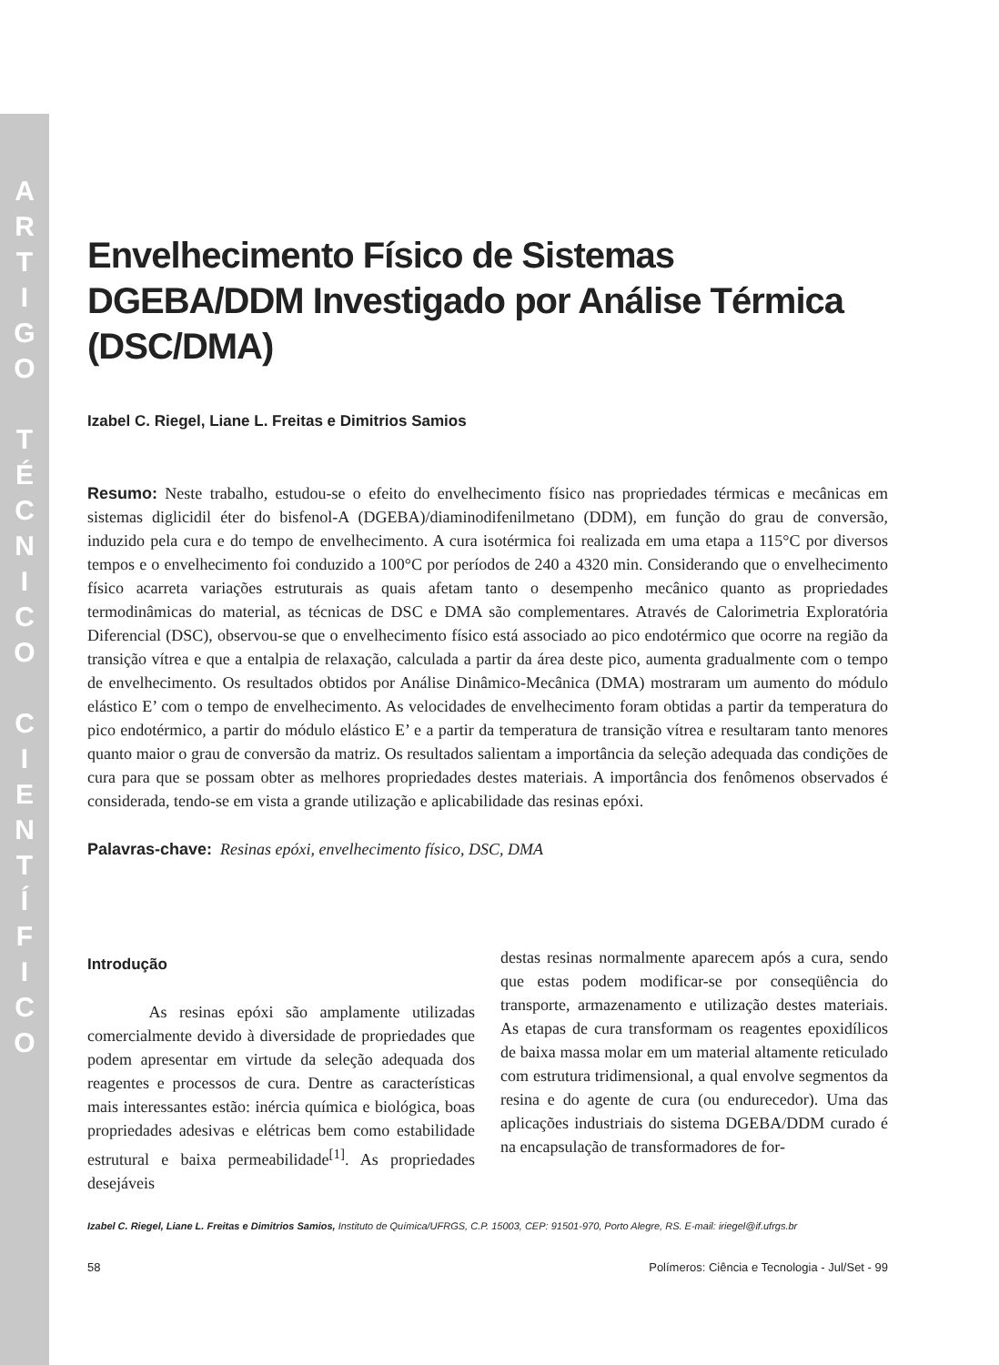A
R
T
I
G
O
T
É
C
N
I
C
O
C
I
E
N
T
Í
F
I
C
O
Envelhecimento Físico de Sistemas DGEBA/DDM Investigado por Análise Térmica (DSC/DMA)
Izabel C. Riegel, Liane L. Freitas e Dimitrios Samios
Resumo: Neste trabalho, estudou-se o efeito do envelhecimento físico nas propriedades térmicas e mecânicas em sistemas diglicidil éter do bisfenol-A (DGEBA)/diaminodifenilmetano (DDM), em função do grau de conversão, induzido pela cura e do tempo de envelhecimento. A cura isotérmica foi realizada em uma etapa a 115°C por diversos tempos e o envelhecimento foi conduzido a 100°C por períodos de 240 a 4320 min. Considerando que o envelhecimento físico acarreta variações estruturais as quais afetam tanto o desempenho mecânico quanto as propriedades termodinâmicas do material, as técnicas de DSC e DMA são complementares. Através de Calorimetria Exploratória Diferencial (DSC), observou-se que o envelhecimento físico está associado ao pico endotérmico que ocorre na região da transição vítrea e que a entalpia de relaxação, calculada a partir da área deste pico, aumenta gradualmente com o tempo de envelhecimento. Os resultados obtidos por Análise Dinâmico-Mecânica (DMA) mostraram um aumento do módulo elástico E’ com o tempo de envelhecimento. As velocidades de envelhecimento foram obtidas a partir da temperatura do pico endotérmico, a partir do módulo elástico E’ e a partir da temperatura de transição vítrea e resultaram tanto menores quanto maior o grau de conversão da matriz. Os resultados salientam a importância da seleção adequada das condições de cura para que se possam obter as melhores propriedades destes materiais. A importância dos fenômenos observados é considerada, tendo-se em vista a grande utilização e aplicabilidade das resinas epóxi.
Palavras-chave: Resinas epóxi, envelhecimento físico, DSC, DMA
Introdução
As resinas epóxi são amplamente utilizadas comercialmente devido à diversidade de propriedades que podem apresentar em virtude da seleção adequada dos reagentes e processos de cura. Dentre as características mais interessantes estão: inércia química e biológica, boas propriedades adesivas e elétricas bem como estabilidade estrutural e baixa permeabilidade<sup>[1]</sup>. As propriedades desejáveis
destas resinas normalmente aparecem após a cura, sendo que estas podem modificar-se por conseqüência do transporte, armazenamento e utilização destes materiais. As etapas de cura transformam os reagentes epoxidílicos de baixa massa molar em um material altamente reticulado com estrutura tridimensional, a qual envolve segmentos da resina e do agente de cura (ou endurecedor). Uma das aplicações industriais do sistema DGEBA/DDM curado é na encapsulação de transformadores de for-
Izabel C. Riegel, Liane L. Freitas e Dimitrios Samios, Instituto de Química/UFRGS, C.P. 15003, CEP: 91501-970, Porto Alegre, RS. E-mail: iriegel@if.ufrgs.br
58 Polímeros: Ciência e Tecnologia - Jul/Set - 99